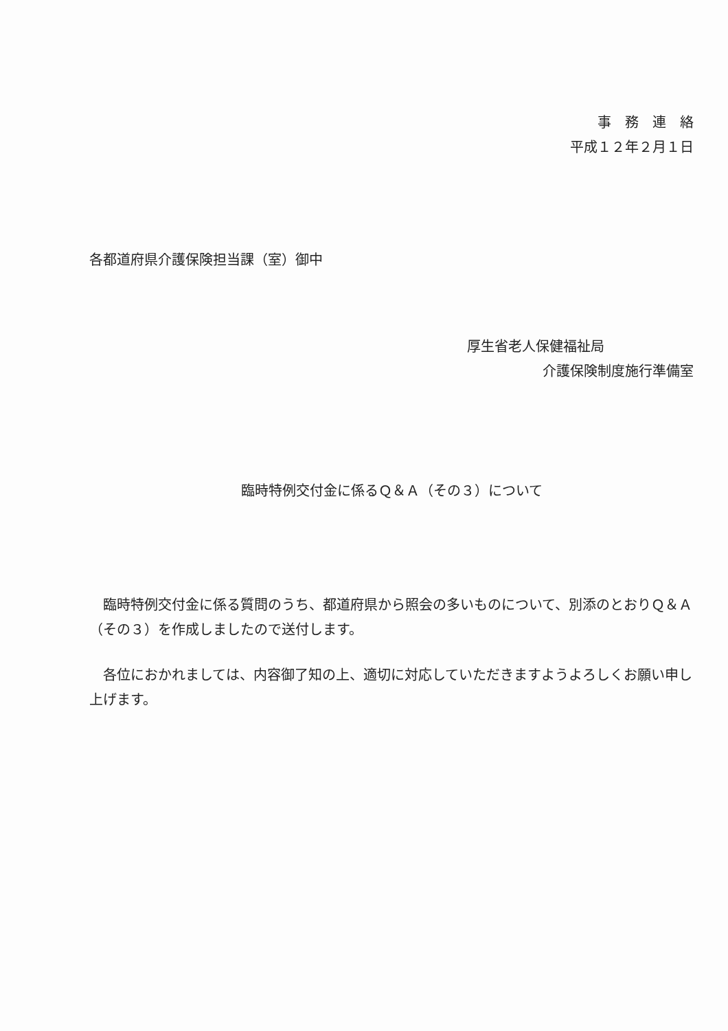事　務　連　絡
平成１２年２月１日
各都道府県介護保険担当課（室）御中
厚生省老人保健福祉局
介護保険制度施行準備室
臨時特例交付金に係るＱ＆Ａ（その３）について
臨時特例交付金に係る質問のうち、都道府県から照会の多いものについて、別添のとおりＱ＆Ａ（その３）を作成しましたので送付します。
各位におかれましては、内容御了知の上、適切に対応していただきますようよろしくお願い申し上げます。